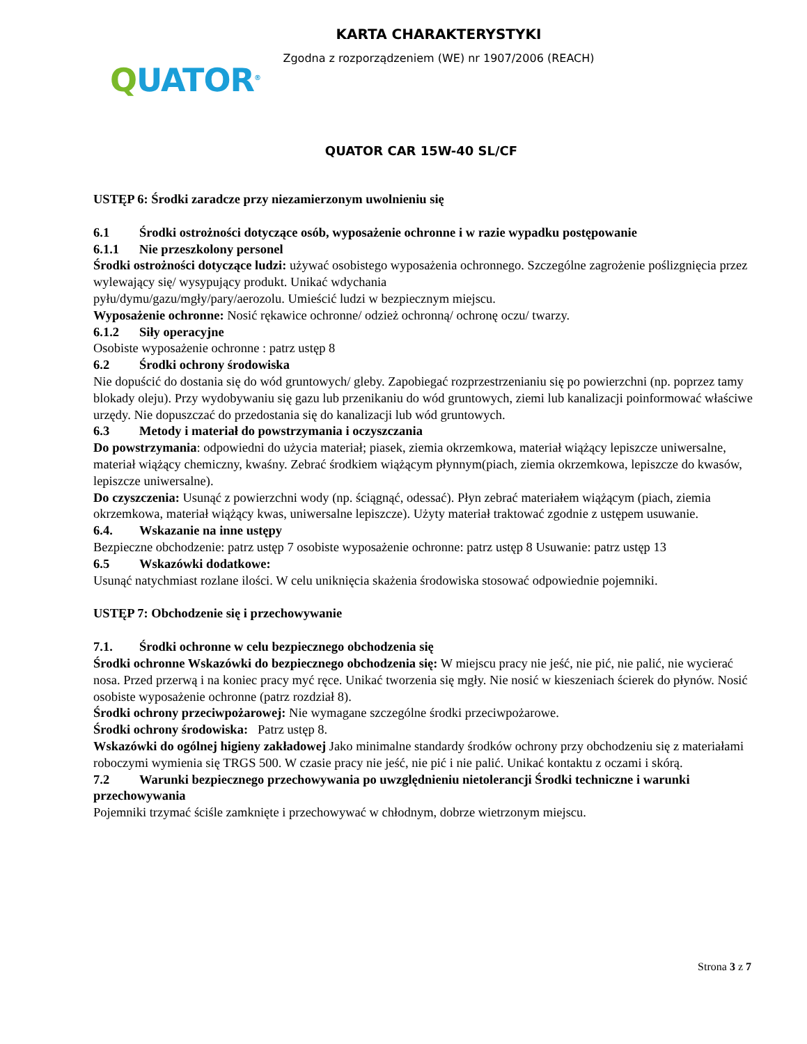KARTA CHARAKTERYSTYKI
Zgodna z rozporządzeniem (WE) nr 1907/2006 (REACH)
QUATOR<sup>®</sup>
QUATOR CAR 15W-40 SL/CF
USTĘP 6: Środki zaradcze przy niezamierzonym uwolnieniu się
6.1 Środki ostrożności dotyczące osób, wyposażenie ochronne i w razie wypadku postępowanie
6.1.1 Nie przeszkolony personel
Środki ostrożności dotyczące ludzi: używać osobistego wyposażenia ochronnego. Szczególne zagrożenie poślizgnięcia przez wylewający się/ wysypujący produkt. Unikać wdychania
pyłu/dymu/gazu/mgły/pary/aerozolu. Umieścić ludzi w bezpiecznym miejscu.
Wyposażenie ochronne: Nosić rękawice ochronne/ odzież ochronną/ ochronę oczu/ twarzy.
6.1.2 Siły operacyjne
Osobiste wyposażenie ochronne : patrz ustęp 8
6.2 Środki ochrony środowiska
Nie dopuścić do dostania się do wód gruntowych/ gleby. Zapobiegać rozprzestrzenianiu się po powierzchni (np. poprzez tamy blokady oleju). Przy wydobywaniu się gazu lub przenikaniu do wód gruntowych, ziemi lub kanalizacji poinformować właściwe urzędy. Nie dopuszczać do przedostania się do kanalizacji lub wód gruntowych.
6.3 Metody i materiał do powstrzymania i oczyszczania
Do powstrzymania: odpowiedni do użycia materiał; piasek, ziemia okrzemkowa, materiał wiążący lepiszcze uniwersalne, materiał wiążący chemiczny, kwaśny. Zebrać środkiem wiążącym płynnym(piach, ziemia okrzemkowa, lepiszcze do kwasów, lepiszcze uniwersalne).
Do czyszczenia: Usunąć z powierzchni wody (np. ściągnąć, odessać). Płyn zebrać materiałem wiążącym (piach, ziemia okrzemkowa, materiał wiążący kwas, uniwersalne lepiszcze). Użyty materiał traktować zgodnie z ustępem usuwanie.
6.4. Wskazanie na inne ustępy
Bezpieczne obchodzenie: patrz ustęp 7 osobiste wyposażenie ochronne: patrz ustęp 8 Usuwanie: patrz ustęp 13
6.5 Wskazówki dodatkowe:
Usunąć natychmiast rozlane ilości. W celu uniknięcia skażenia środowiska stosować odpowiednie pojemniki.
USTĘP 7: Obchodzenie się i przechowywanie
7.1. Środki ochronne w celu bezpiecznego obchodzenia się
Środki ochronne Wskazówki do bezpiecznego obchodzenia się: W miejscu pracy nie jeść, nie pić, nie palić, nie wycierać nosa. Przed przerwą i na koniec pracy myć ręce. Unikać tworzenia się mgły. Nie nosić w kieszeniach ścierek do płynów. Nosić osobiste wyposażenie ochronne (patrz rozdział 8).
Środki ochrony przeciwpożarowej: Nie wymagane szczególne środki przeciwpożarowe.
Środki ochrony środowiska: Patrz ustęp 8.
Wskazówki do ogólnej higieny zakładowej Jako minimalne standardy środków ochrony przy obchodzeniu się z materiałami roboczymi wymienia się TRGS 500. W czasie pracy nie jeść, nie pić i nie palić. Unikać kontaktu z oczami i skórą.
7.2 Warunki bezpiecznego przechowywania po uwzględnieniu nietolerancji Środki techniczne i warunki przechowywania
Pojemniki trzymać ściśle zamknięte i przechowywać w chłodnym, dobrze wietrzonym miejscu.
Strona 3 z 7